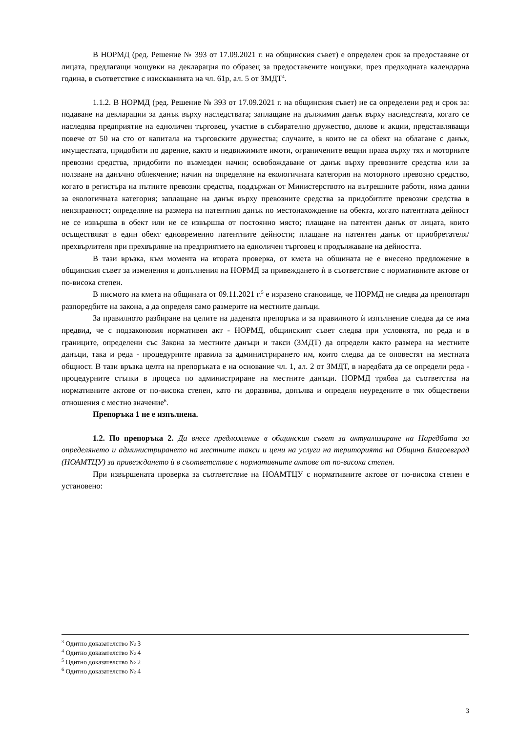В НОРМД (ред. Решение № 393 от 17.09.2021 г. на общинския съвет) е определен срок за предоставяне от лицата, предлагащи нощувки на декларация по образец за предоставените нощувки, през предходната календарна година, в съответствие с изискванията на чл. 61р, ал. 5 от ЗМДТ<sup>4</sup>.
1.1.2. В НОРМД (ред. Решение № 393 от 17.09.2021 г. на общинския съвет) не са определени ред и срок за: подаване на декларации за данък върху наследствата; заплащане на дължимия данък върху наследствата, когато се наследява предприятие на едноличен търговец, участие в събирателно дружество, дялове и акции, представляващи повече от 50 на сто от капитала на търговските дружества; случаите, в които не са обект на облагане с данък, имуществата, придобити по дарение, както и недвижимите имоти, ограничените вещни права върху тях и моторните превозни средства, придобити по възмезден начин; освобождаване от данък върху превозните средства или за ползване на данъчно облекчение; начин на определяне на екологичната категория на моторното превозно средство, когато в регистъра на пътните превозни средства, поддържан от Министерството на вътрешните работи, няма данни за екологичната категория; заплащане на данък върху превозните средства за придобитите превозни средства в неизправност; определяне на размера на патентния данък по местонахождение на обекта, когато патентната дейност не се извършва в обект или не се извършва от постоянно място; плащане на патентен данък от лицата, които осъществяват в един обект едновременно патентните дейности; плащане на патентен данък от приобретателя/прехвърлителя при прехвърляне на предприятието на едноличен търговец и продължаване на дейността.
В тази връзка, към момента на втората проверка, от кмета на общината не е внесено предложение в общинския съвет за изменения и допълнения на НОРМД за привеждането ѝ в съответствие с нормативните актове от по-висока степен.
В писмото на кмета на общината от 09.11.2021 г.<sup>5</sup> е изразено становище, че НОРМД не следва да преповтаря разпоредбите на закона, а да определя само размерите на местните данъци.
За правилното разбиране на целите на дадената препоръка и за правилното ѝ изпълнение следва да се има предвид, че с подзаконовия нормативен акт - НОРМД, общинският съвет следва при условията, по реда и в границите, определени със Закона за местните данъци и такси (ЗМДТ) да определи както размера на местните данъци, така и реда - процедурните правила за администрирането им, които следва да се оповестят на местната общност. В тази връзка целта на препоръката е на основание чл. 1, ал. 2 от ЗМДТ, в наредбата да се определи реда - процедурните стъпки в процеса по администриране на местните данъци. НОРМД трябва да съответства на нормативните актове от по-висока степен, като ги доразвива, допълва и определя неуредените в тях обществени отношения с местно значение<sup>6</sup>.
Препоръка 1 не е изпълнена.
1.2. По препоръка 2. Да внесе предложение в общинския съвет за актуализиране на Наредбата за определянето и администрирането на местните такси и цени на услуги на територията на Община Благоевград (НОАМТЦУ) за привеждането ѝ в съответствие с нормативните актове от по-висока степен.
При извършената проверка за съответствие на НОАМТЦУ с нормативните актове от по-висока степен е установено:
<sup>3</sup> Одитно доказателство № 3
<sup>4</sup> Одитно доказателство № 4
<sup>5</sup> Одитно доказателство № 2
<sup>6</sup> Одитно доказателство № 4
3